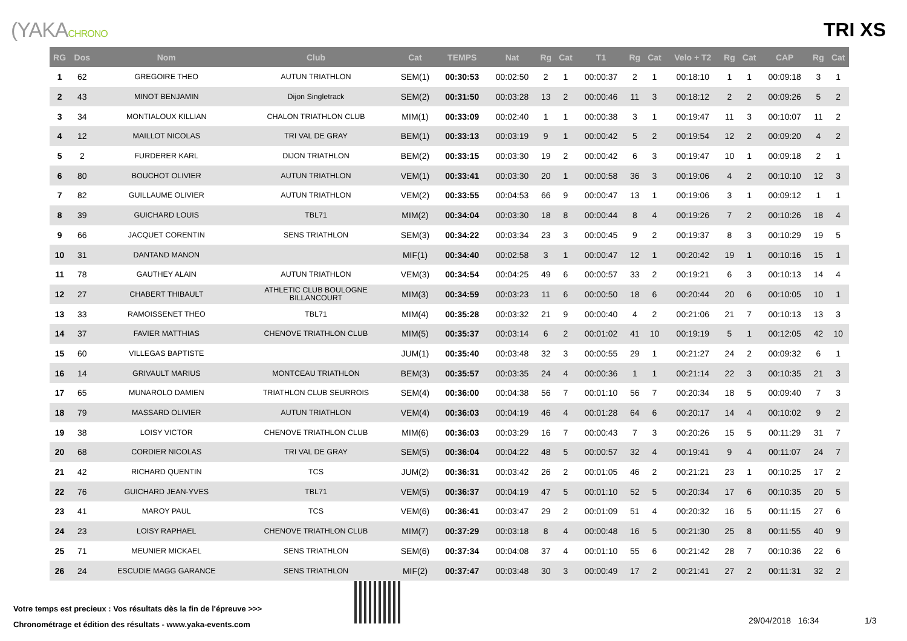(YAKACHRONO
TRI XS
| RG | Dos | Nom | Club | Cat | TEMPS | Nat | Rg | Cat | T1 | Rg | Cat | Velo + T2 | Rg | Cat | CAP | Rg | Cat |
| --- | --- | --- | --- | --- | --- | --- | --- | --- | --- | --- | --- | --- | --- | --- | --- | --- | --- |
| 1 | 62 | GREGOIRE THEO | AUTUN TRIATHLON | SEM(1) | 00:30:53 | 00:02:50 | 2 | 1 | 00:00:37 | 2 | 1 | 00:18:10 | 1 | 1 | 00:09:18 | 3 | 1 |
| 2 | 43 | MINOT BENJAMIN | Dijon Singletrack | SEM(2) | 00:31:50 | 00:03:28 | 13 | 2 | 00:00:46 | 11 | 3 | 00:18:12 | 2 | 2 | 00:09:26 | 5 | 2 |
| 3 | 34 | MONTIALOUX KILLIAN | CHALON TRIATHLON CLUB | MIM(1) | 00:33:09 | 00:02:40 | 1 | 1 | 00:00:38 | 3 | 1 | 00:19:47 | 11 | 3 | 00:10:07 | 11 | 2 |
| 4 | 12 | MAILLOT NICOLAS | TRI VAL DE GRAY | BEM(1) | 00:33:13 | 00:03:19 | 9 | 1 | 00:00:42 | 5 | 2 | 00:19:54 | 12 | 2 | 00:09:20 | 4 | 2 |
| 5 | 2 | FURDERER KARL | DIJON TRIATHLON | BEM(2) | 00:33:15 | 00:03:30 | 19 | 2 | 00:00:42 | 6 | 3 | 00:19:47 | 10 | 1 | 00:09:18 | 2 | 1 |
| 6 | 80 | BOUCHOT OLIVIER | AUTUN TRIATHLON | VEM(1) | 00:33:41 | 00:03:30 | 20 | 1 | 00:00:58 | 36 | 3 | 00:19:06 | 4 | 2 | 00:10:10 | 12 | 3 |
| 7 | 82 | GUILLAUME OLIVIER | AUTUN TRIATHLON | VEM(2) | 00:33:55 | 00:04:53 | 66 | 9 | 00:00:47 | 13 | 1 | 00:19:06 | 3 | 1 | 00:09:12 | 1 | 1 |
| 8 | 39 | GUICHARD LOUIS | TBL71 | MIM(2) | 00:34:04 | 00:03:30 | 18 | 8 | 00:00:44 | 8 | 4 | 00:19:26 | 7 | 2 | 00:10:26 | 18 | 4 |
| 9 | 66 | JACQUET CORENTIN | SENS TRIATHLON | SEM(3) | 00:34:22 | 00:03:34 | 23 | 3 | 00:00:45 | 9 | 2 | 00:19:37 | 8 | 3 | 00:10:29 | 19 | 5 |
| 10 | 31 | DANTAND MANON | | MIF(1) | 00:34:40 | 00:02:58 | 3 | 1 | 00:00:47 | 12 | 1 | 00:20:42 | 19 | 1 | 00:10:16 | 15 | 1 |
| 11 | 78 | GAUTHEY ALAIN | AUTUN TRIATHLON | VEM(3) | 00:34:54 | 00:04:25 | 49 | 6 | 00:00:57 | 33 | 2 | 00:19:21 | 6 | 3 | 00:10:13 | 14 | 4 |
| 12 | 27 | CHABERT THIBAULT | ATHLETIC CLUB BOULOGNE BILLANCOURT | MIM(3) | 00:34:59 | 00:03:23 | 11 | 6 | 00:00:50 | 18 | 6 | 00:20:44 | 20 | 6 | 00:10:05 | 10 | 1 |
| 13 | 33 | RAMOISSENET THEO | TBL71 | MIM(4) | 00:35:28 | 00:03:32 | 21 | 9 | 00:00:40 | 4 | 2 | 00:21:06 | 21 | 7 | 00:10:13 | 13 | 3 |
| 14 | 37 | FAVIER MATTHIAS | CHENOVE TRIATHLON CLUB | MIM(5) | 00:35:37 | 00:03:14 | 6 | 2 | 00:01:02 | 41 | 10 | 00:19:19 | 5 | 1 | 00:12:05 | 42 | 10 |
| 15 | 60 | VILLEGAS BAPTISTE | | JUM(1) | 00:35:40 | 00:03:48 | 32 | 3 | 00:00:55 | 29 | 1 | 00:21:27 | 24 | 2 | 00:09:32 | 6 | 1 |
| 16 | 14 | GRIVAULT MARIUS | MONTCEAU TRIATHLON | BEM(3) | 00:35:57 | 00:03:35 | 24 | 4 | 00:00:36 | 1 | 1 | 00:21:14 | 22 | 3 | 00:10:35 | 21 | 3 |
| 17 | 65 | MUNAROLO DAMIEN | TRIATHLON CLUB SEURROIS | SEM(4) | 00:36:00 | 00:04:38 | 56 | 7 | 00:01:10 | 56 | 7 | 00:20:34 | 18 | 5 | 00:09:40 | 7 | 3 |
| 18 | 79 | MASSARD OLIVIER | AUTUN TRIATHLON | VEM(4) | 00:36:03 | 00:04:19 | 46 | 4 | 00:01:28 | 64 | 6 | 00:20:17 | 14 | 4 | 00:10:02 | 9 | 2 |
| 19 | 38 | LOISY VICTOR | CHENOVE TRIATHLON CLUB | MIM(6) | 00:36:03 | 00:03:29 | 16 | 7 | 00:00:43 | 7 | 3 | 00:20:26 | 15 | 5 | 00:11:29 | 31 | 7 |
| 20 | 68 | CORDIER NICOLAS | TRI VAL DE GRAY | SEM(5) | 00:36:04 | 00:04:22 | 48 | 5 | 00:00:57 | 32 | 4 | 00:19:41 | 9 | 4 | 00:11:07 | 24 | 7 |
| 21 | 42 | RICHARD QUENTIN | TCS | JUM(2) | 00:36:31 | 00:03:42 | 26 | 2 | 00:01:05 | 46 | 2 | 00:21:21 | 23 | 1 | 00:10:25 | 17 | 2 |
| 22 | 76 | GUICHARD JEAN-YVES | TBL71 | VEM(5) | 00:36:37 | 00:04:19 | 47 | 5 | 00:01:10 | 52 | 5 | 00:20:34 | 17 | 6 | 00:10:35 | 20 | 5 |
| 23 | 41 | MAROY PAUL | TCS | VEM(6) | 00:36:41 | 00:03:47 | 29 | 2 | 00:01:09 | 51 | 4 | 00:20:32 | 16 | 5 | 00:11:15 | 27 | 6 |
| 24 | 23 | LOISY RAPHAEL | CHENOVE TRIATHLON CLUB | MIM(7) | 00:37:29 | 00:03:18 | 8 | 4 | 00:00:48 | 16 | 5 | 00:21:30 | 25 | 8 | 00:11:55 | 40 | 9 |
| 25 | 71 | MEUNIER MICKAEL | SENS TRIATHLON | SEM(6) | 00:37:34 | 00:04:08 | 37 | 4 | 00:01:10 | 55 | 6 | 00:21:42 | 28 | 7 | 00:10:36 | 22 | 6 |
| 26 | 24 | ESCUDIE MAGG GARANCE | SENS TRIATHLON | MIF(2) | 00:37:47 | 00:03:48 | 30 | 3 | 00:00:49 | 17 | 2 | 00:21:41 | 27 | 2 | 00:11:31 | 32 | 2 |
Votre temps est precieux : Vos résultats dès la fin de l'épreuve >>>
Chronométrage et édition des résultats - www.yaka-events.com
29/04/2018 16:34 1/3